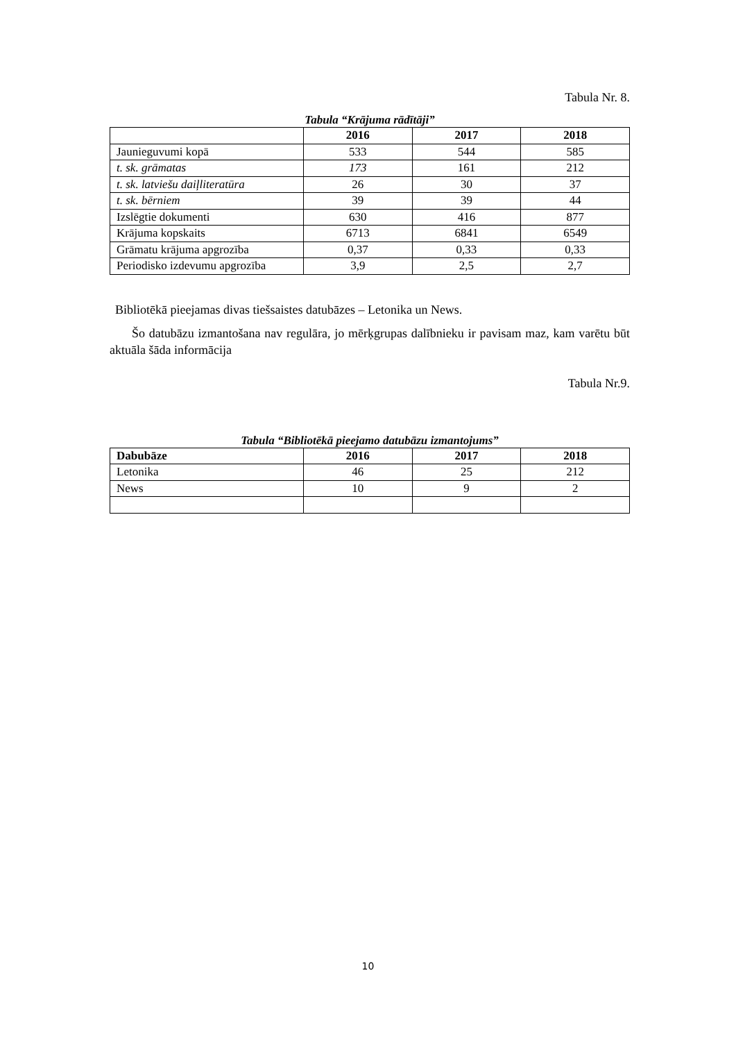Tabula Nr. 8.
Tabula “Krājuma rādītāji”
| | 2016 | 2017 | 2018 |
| --- | --- | --- | --- |
| Jaunieguvumi kopā | 533 | 544 | 585 |
| t. sk. grāmatas | 173 | 161 | 212 |
| t. sk. latviešu daiļliteratūra | 26 | 30 | 37 |
| t. sk. bērniem | 39 | 39 | 44 |
| Izslēgtie dokumenti | 630 | 416 | 877 |
| Krājuma kopskaits | 6713 | 6841 | 6549 |
| Grāmatu krājuma apgrozība | 0,37 | 0,33 | 0,33 |
| Periodisko izdevumu apgrozība | 3,9 | 2,5 | 2,7 |
Bibliotēkā pieejamas divas tiešsaistes datubāzes – Letonika un News.
Šo datubāzu izmantošana nav regulāra, jo mērķgrupas dalībnieku ir pavisam maz, kam varētu būt aktuāla šāda informācija
Tabula Nr.9.
Tabula “Bibliotēkā pieejamo datubāzu izmantojums”
| Dabubāze | 2016 | 2017 | 2018 |
| --- | --- | --- | --- |
| Letonika | 46 | 25 | 212 |
| News | 10 | 9 | 2 |
10